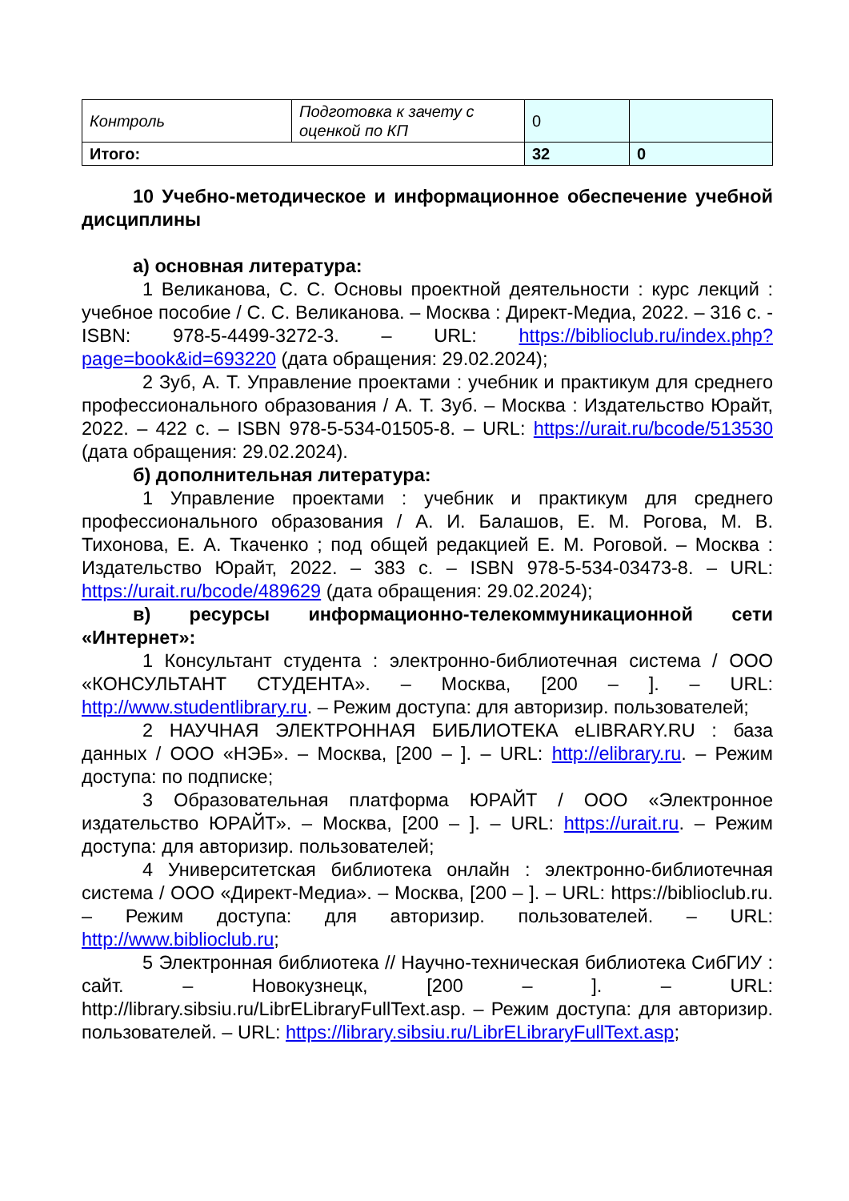| Контроль | Подготовка к зачету с оценкой по КП | 0 | |
| Итого: | | 32 | 0 |
10 Учебно-методическое и информационное обеспечение учебной дисциплины
а) основная литература:
1 Великанова, С. С. Основы проектной деятельности : курс лекций : учебное пособие / С. С. Великанова. – Москва : Директ-Медиа, 2022. – 316 с. - ISBN: 978-5-4499-3272-3. – URL: https://biblioclub.ru/index.php?page=book&id=693220 (дата обращения: 29.02.2024);
2 Зуб, А. Т. Управление проектами : учебник и практикум для среднего профессионального образования / А. Т. Зуб. – Москва : Издательство Юрайт, 2022. – 422 с. – ISBN 978-5-534-01505-8. – URL: https://urait.ru/bcode/513530 (дата обращения: 29.02.2024).
б) дополнительная литература:
1 Управление проектами : учебник и практикум для среднего профессионального образования / А. И. Балашов, Е. М. Рогова, М. В. Тихонова, Е. А. Ткаченко ; под общей редакцией Е. М. Роговой. – Москва : Издательство Юрайт, 2022. – 383 с. – ISBN 978-5-534-03473-8. – URL: https://urait.ru/bcode/489629 (дата обращения: 29.02.2024);
в) ресурсы информационно-телекоммуникационной сети «Интернет»:
1 Консультант студента : электронно-библиотечная система / ООО «КОНСУЛЬТАНТ СТУДЕНТА». – Москва, [200 – ]. – URL: http://www.studentlibrary.ru. – Режим доступа: для авторизир. пользователей;
2 НАУЧНАЯ ЭЛЕКТРОННАЯ БИБЛИОТЕКА eLIBRARY.RU : база данных / ООО «НЭБ». – Москва, [200 – ]. – URL: http://elibrary.ru. – Режим доступа: по подписке;
3 Образовательная платформа ЮРАЙТ / ООО «Электронное издательство ЮРАЙТ». – Москва, [200 – ]. – URL: https://urait.ru. – Режим доступа: для авторизир. пользователей;
4 Университетская библиотека онлайн : электронно-библиотечная система / ООО «Директ-Медиа». – Москва, [200 – ]. – URL: https://biblioclub.ru. – Режим доступа: для авторизир. пользователей. – URL: http://www.biblioclub.ru;
5 Электронная библиотека // Научно-техническая библиотека СибГИУ : сайт. – Новокузнецк, [200 – ]. – URL: http://library.sibsiu.ru/LibrELibraryFullText.asp. – Режим доступа: для авторизир. пользователей. – URL: https://library.sibsiu.ru/LibrELibraryFullText.asp;